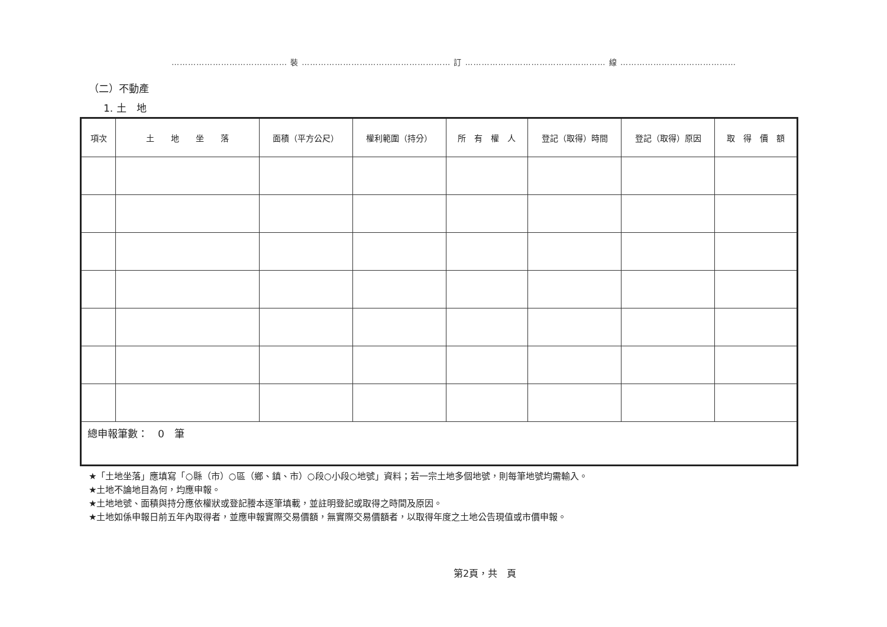…………………………………… 裝 ……………………………………………… 訂 …………………………………………… 線 ……………………………………
（二）不動產
1. 土　地
| 項次 | 土 地 坐 落 | 面積（平方公尺） | 權利範圍（持分） | 所 有 權 人 | 登記（取得）時間 | 登記（取得）原因 | 取 得 價 額 |
| --- | --- | --- | --- | --- | --- | --- | --- |
| 總申報筆數： 0 筆 | | | | | | | |
★「土地坐落」應填寫「○縣（市）○區（鄉、鎮、市）○段○小段○地號」資料；若一宗土地多個地號，則每筆地號均需輸入。
★土地不論地目為何，均應申報。
★土地地號、面積與持分應依權狀或登記謄本逐筆填載，並註明登記或取得之時間及原因。
★土地如係申報日前五年內取得者，並應申報實際交易價額，無實際交易價額者，以取得年度之土地公告現值或市價申報。
第2頁，共　頁